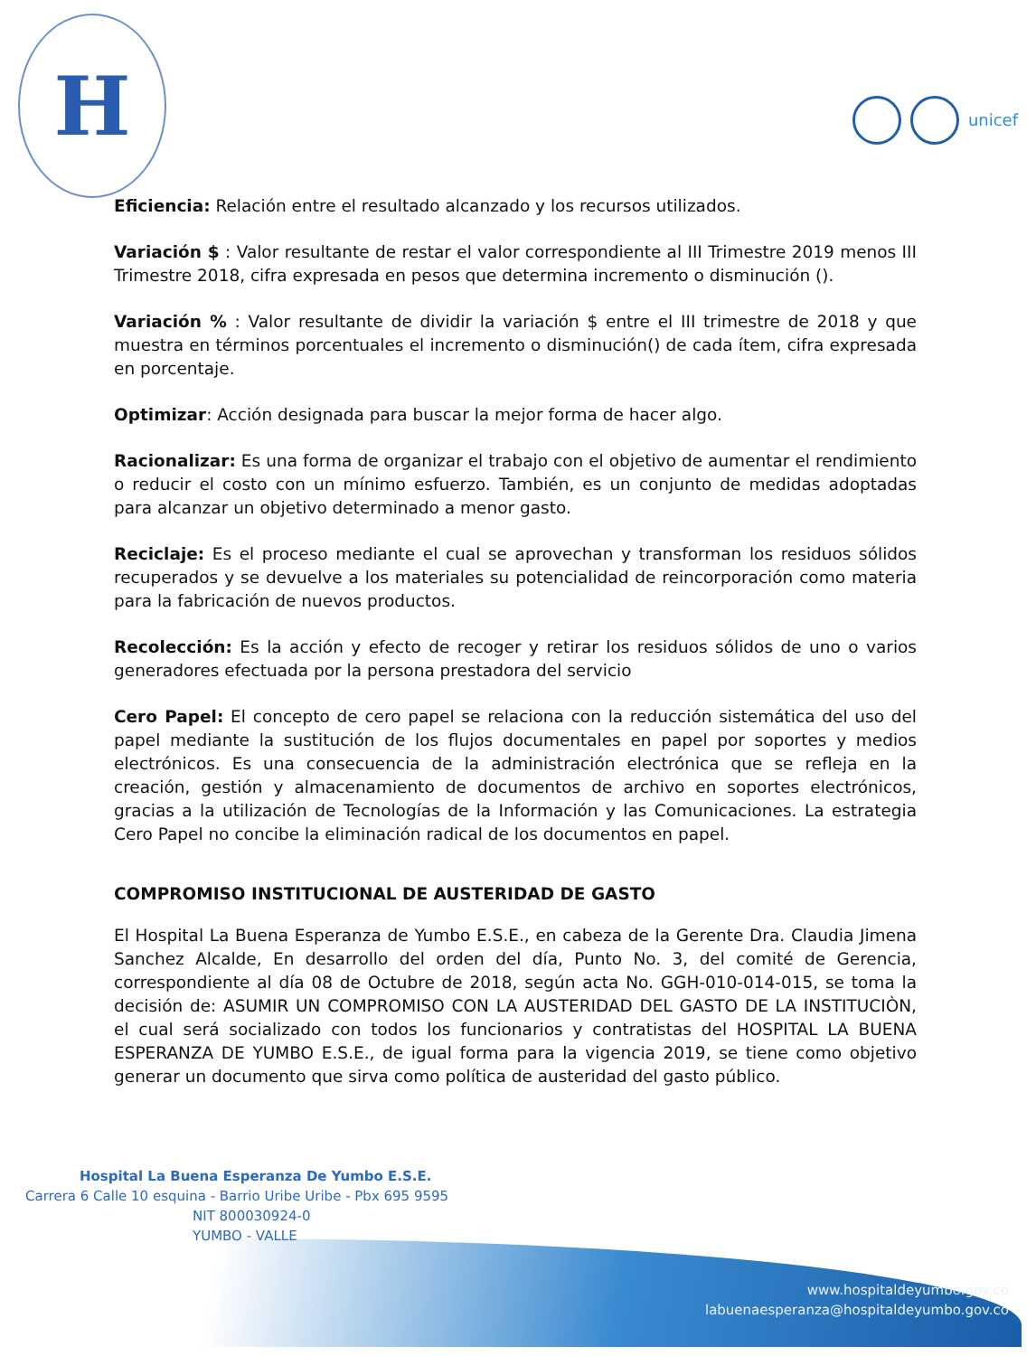H
unicef
Eficiencia: Relación entre el resultado alcanzado y los recursos utilizados.
Variación $ : Valor resultante de restar el valor correspondiente al III Trimestre 2019 menos III Trimestre 2018, cifra expresada en pesos que determina incremento o disminución ().
Variación % : Valor resultante de dividir la variación $ entre el III trimestre de 2018 y que muestra en términos porcentuales el incremento o disminución() de cada ítem, cifra expresada en porcentaje.
Optimizar: Acción designada para buscar la mejor forma de hacer algo.
Racionalizar: Es una forma de organizar el trabajo con el objetivo de aumentar el rendimiento o reducir el costo con un mínimo esfuerzo. También, es un conjunto de medidas adoptadas para alcanzar un objetivo determinado a menor gasto.
Reciclaje: Es el proceso mediante el cual se aprovechan y transforman los residuos sólidos recuperados y se devuelve a los materiales su potencialidad de reincorporación como materia para la fabricación de nuevos productos.
Recolección: Es la acción y efecto de recoger y retirar los residuos sólidos de uno o varios generadores efectuada por la persona prestadora del servicio
Cero Papel: El concepto de cero papel se relaciona con la reducción sistemática del uso del papel mediante la sustitución de los flujos documentales en papel por soportes y medios electrónicos. Es una consecuencia de la administración electrónica que se refleja en la creación, gestión y almacenamiento de documentos de archivo en soportes electrónicos, gracias a la utilización de Tecnologías de la Información y las Comunicaciones. La estrategia Cero Papel no concibe la eliminación radical de los documentos en papel.
COMPROMISO INSTITUCIONAL DE AUSTERIDAD DE GASTO
El Hospital La Buena Esperanza de Yumbo E.S.E., en cabeza de la Gerente Dra. Claudia Jimena Sanchez Alcalde, En desarrollo del orden del día, Punto No. 3, del comité de Gerencia, correspondiente al día 08 de Octubre de 2018, según acta No. GGH-010-014-015, se toma la decisión de: ASUMIR UN COMPROMISO CON LA AUSTERIDAD DEL GASTO DE LA INSTITUCIÒN, el cual será socializado con todos los funcionarios y contratistas del HOSPITAL LA BUENA ESPERANZA DE YUMBO E.S.E., de igual forma para la vigencia 2019, se tiene como objetivo generar un documento que sirva como política de austeridad del gasto público.
Hospital La Buena Esperanza De Yumbo E.S.E.
Carrera 6 Calle 10 esquina - Barrio Uribe Uribe - Pbx 695 9595
NIT 800030924-0
YUMBO - VALLE
www.hospitaldeyumbo.gov.co
labuenaesperanza@hospitaldeyumbo.gov.co